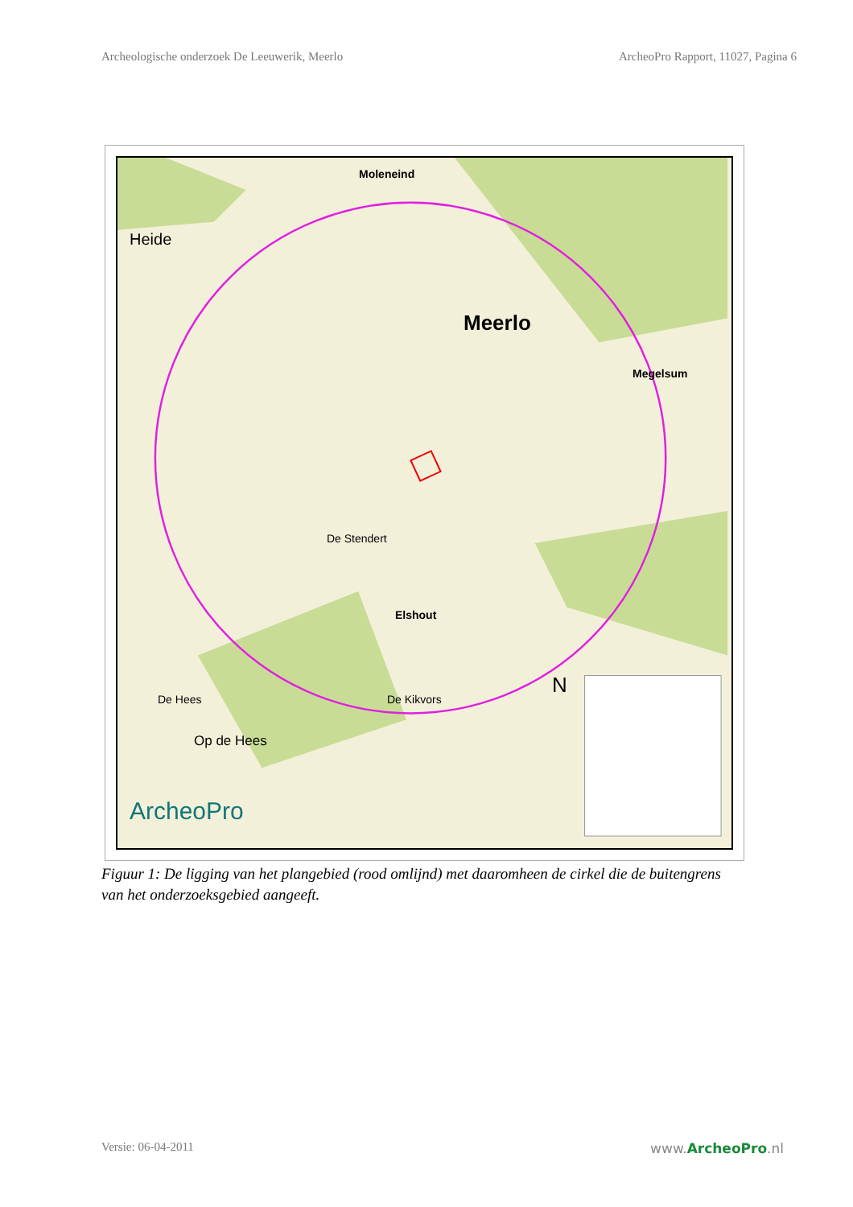Archeologische onderzoek De Leeuwerik, Meerlo ArcheoPro Rapport, 11027, Pagina 6
Meerlo
Moleneind
Megelsum
Elshout
De Stendert
De Hees De Kikvors
Heide
Op de Hees
ArcheoPro
N
Figuur 1: De ligging van het plangebied (rood omlijnd) met daaromheen de cirkel die de buitengrens van het onderzoeksgebied aangeeft.
Versie: 06-04-2011 www.ArcheoPro.nl